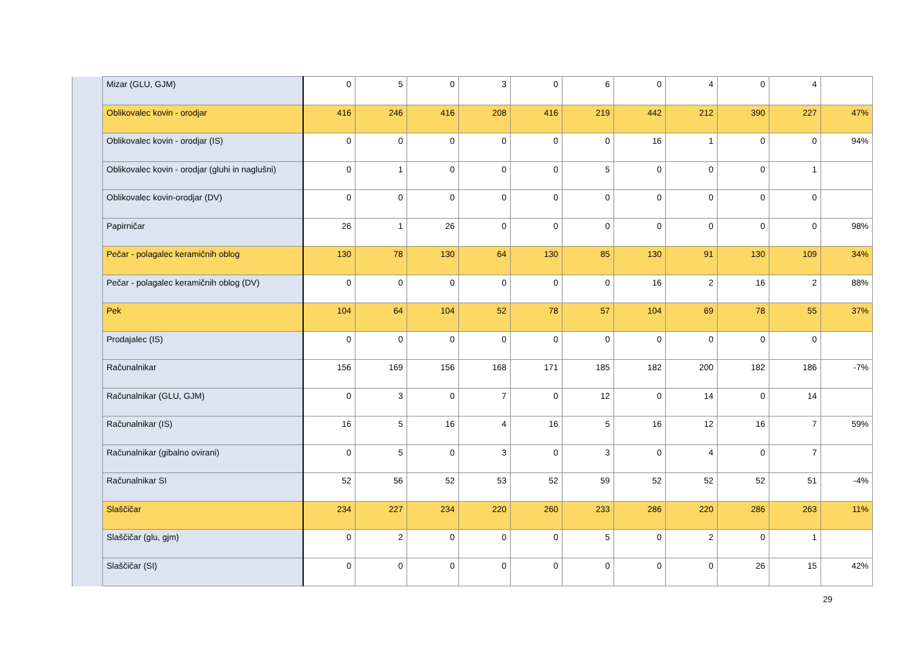| | Mizar (GLU, GJM) | 0 | 5 | 0 | 3 | 0 | 6 | 0 | 4 | 0 | 4 | |
| | Oblikovalec kovin - orodjar | 416 | 246 | 416 | 208 | 416 | 219 | 442 | 212 | 390 | 227 | 47% |
| | Oblikovalec kovin - orodjar (IS) | 0 | 0 | 0 | 0 | 0 | 0 | 16 | 1 | 0 | 0 | 94% |
| | Oblikovalec kovin - orodjar (gluhi in naglušni) | 0 | 1 | 0 | 0 | 0 | 5 | 0 | 0 | 0 | 1 | |
| | Oblikovalec kovin-orodjar (DV) | 0 | 0 | 0 | 0 | 0 | 0 | 0 | 0 | 0 | 0 | |
| | Papirničar | 26 | 1 | 26 | 0 | 0 | 0 | 0 | 0 | 0 | 0 | 98% |
| | Pečar - polagalec keramičnih oblog | 130 | 78 | 130 | 64 | 130 | 85 | 130 | 91 | 130 | 109 | 34% |
| | Pečar - polagalec keramičnih oblog (DV) | 0 | 0 | 0 | 0 | 0 | 0 | 16 | 2 | 16 | 2 | 88% |
| | Pek | 104 | 64 | 104 | 52 | 78 | 57 | 104 | 69 | 78 | 55 | 37% |
| | Prodajalec (IS) | 0 | 0 | 0 | 0 | 0 | 0 | 0 | 0 | 0 | 0 | |
| | Računalnikar | 156 | 169 | 156 | 168 | 171 | 185 | 182 | 200 | 182 | 186 | -7% |
| | Računalnikar (GLU, GJM) | 0 | 3 | 0 | 7 | 0 | 12 | 0 | 14 | 0 | 14 | |
| | Računalnikar (IS) | 16 | 5 | 16 | 4 | 16 | 5 | 16 | 12 | 16 | 7 | 59% |
| | Računalnikar (gibalno ovirani) | 0 | 5 | 0 | 3 | 0 | 3 | 0 | 4 | 0 | 7 | |
| | Računalnikar SI | 52 | 56 | 52 | 53 | 52 | 59 | 52 | 52 | 52 | 51 | -4% |
| | Slaščičar | 234 | 227 | 234 | 220 | 260 | 233 | 286 | 220 | 286 | 263 | 11% |
| | Slaščičar (glu, gjm) | 0 | 2 | 0 | 0 | 0 | 5 | 0 | 2 | 0 | 1 | |
| | Slaščičar (SI) | 0 | 0 | 0 | 0 | 0 | 0 | 0 | 0 | 26 | 15 | 42% |
29